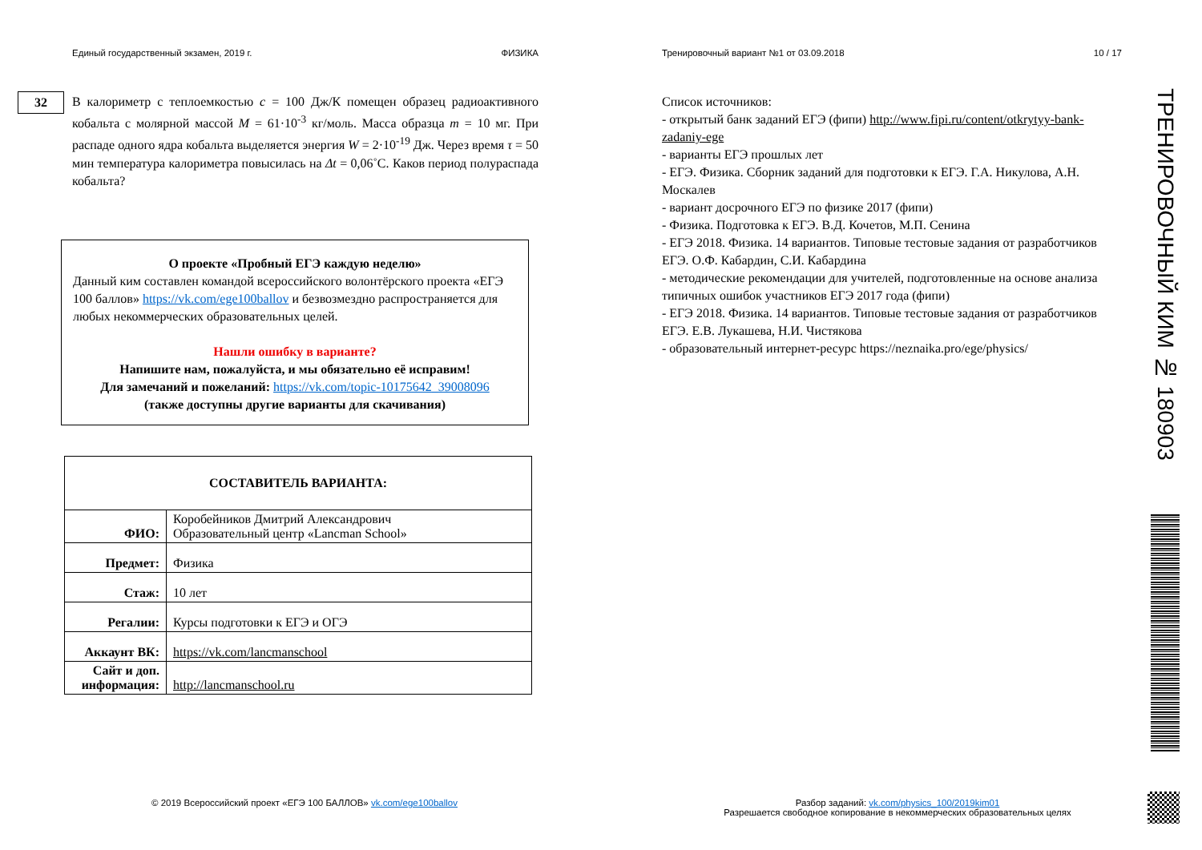Единый государственный экзамен, 2019 г. ФИЗИКА
В калориметр с теплоемкостью c = 100 Дж/К помещен образец радиоактивного кобальта с молярной массой M = 61·10<sup>-3</sup> кг/моль. Масса образца m = 10 мг. При распаде одного ядра кобальта выделяется энергия W = 2·10<sup>-19</sup> Дж. Через время τ = 50 мин температура калориметра повысилась на Δt = 0,06˚С. Каков период полураспада кобальта?
О проекте «Пробный ЕГЭ каждую неделю»
Данный ким составлен командой всероссийского волонтёрского проекта «ЕГЭ 100 баллов» https://vk.com/ege100ballov и безвозмездно распространяется для любых некоммерческих образовательных целей.
Нашли ошибку в варианте?
Напишите нам, пожалуйста, и мы обязательно её исправим!
Для замечаний и пожеланий: https://vk.com/topic-10175642_39008096
(также доступны другие варианты для скачивания)
| СОСТАВИТЕЛЬ ВАРИАНТА: | |
| ФИО: | Коробейников Дмитрий Александрович Образовательный центр «Lancman School» |
| Предмет: | Физика |
| Стаж: | 10 лет |
| Регалии: | Курсы подготовки к ЕГЭ и ОГЭ |
| Аккаунт ВК: | https://vk.com/lancmanschool |
| Сайт и доп. информация: | http://lancmanschool.ru |
32
Тренировочный вариант №1 от 03.09.2018 10 / 17
Список источников:
- открытый банк заданий ЕГЭ (фипи) http://www.fipi.ru/content/otkrytyy-bank-zadaniy-ege
- варианты ЕГЭ прошлых лет
- ЕГЭ. Физика. Сборник заданий для подготовки к ЕГЭ. Г.А. Никулова, А.Н. Москалев
- вариант досрочного ЕГЭ по физике 2017 (фипи)
- Физика. Подготовка к ЕГЭ. В.Д. Кочетов, М.П. Сенина
- ЕГЭ 2018. Физика. 14 вариантов. Типовые тестовые задания от разработчиков ЕГЭ. О.Ф. Кабардин, С.И. Кабардина
- методические рекомендации для учителей, подготовленные на основе анализа типичных ошибок участников ЕГЭ 2017 года (фипи)
- ЕГЭ 2018. Физика. 14 вариантов. Типовые тестовые задания от разработчиков ЕГЭ. Е.В. Лукашева, Н.И. Чистякова
- образовательный интернет-ресурс https://neznaika.pro/ege/physics/
ТРЕНИРОВОЧНЫЙ КИМ № 180903
© 2019 Всероссийский проект «ЕГЭ 100 БАЛЛОВ» vk.com/ege100ballov
Разбор заданий: vk.com/physics_100/2019kim01
Разрешается свободное копирование в некоммерческих образовательных целях